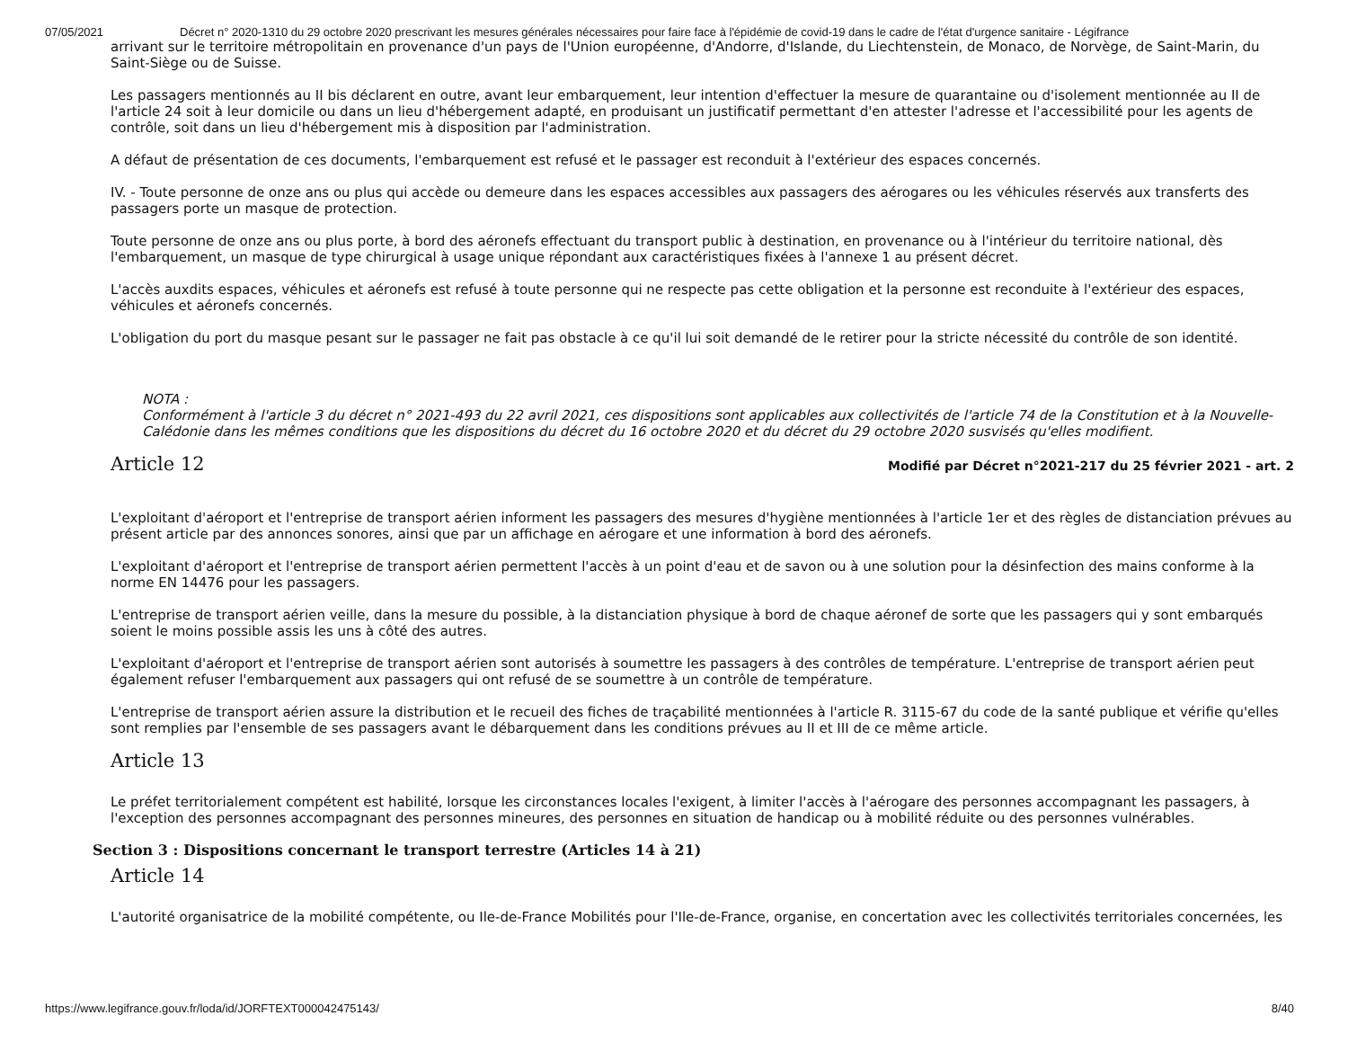07/05/2021 Décret n° 2020-1310 du 29 octobre 2020 prescrivant les mesures générales nécessaires pour faire face à l'épidémie de covid-19 dans le cadre de l'état d'urgence sanitaire - Légifrance
arrivant sur le territoire métropolitain en provenance d'un pays de l'Union européenne, d'Andorre, d'Islande, du Liechtenstein, de Monaco, de Norvège, de Saint-Marin, du Saint-Siège ou de Suisse.
Les passagers mentionnés au II bis déclarent en outre, avant leur embarquement, leur intention d'effectuer la mesure de quarantaine ou d'isolement mentionnée au II de l'article 24 soit à leur domicile ou dans un lieu d'hébergement adapté, en produisant un justificatif permettant d'en attester l'adresse et l'accessibilité pour les agents de contrôle, soit dans un lieu d'hébergement mis à disposition par l'administration.
A défaut de présentation de ces documents, l'embarquement est refusé et le passager est reconduit à l'extérieur des espaces concernés.
IV. - Toute personne de onze ans ou plus qui accède ou demeure dans les espaces accessibles aux passagers des aérogares ou les véhicules réservés aux transferts des passagers porte un masque de protection.
Toute personne de onze ans ou plus porte, à bord des aéronefs effectuant du transport public à destination, en provenance ou à l'intérieur du territoire national, dès l'embarquement, un masque de type chirurgical à usage unique répondant aux caractéristiques fixées à l'annexe 1 au présent décret.
L'accès auxdits espaces, véhicules et aéronefs est refusé à toute personne qui ne respecte pas cette obligation et la personne est reconduite à l'extérieur des espaces, véhicules et aéronefs concernés.
L'obligation du port du masque pesant sur le passager ne fait pas obstacle à ce qu'il lui soit demandé de le retirer pour la stricte nécessité du contrôle de son identité.
NOTA :
Conformément à l'article 3 du décret n° 2021-493 du 22 avril 2021, ces dispositions sont applicables aux collectivités de l'article 74 de la Constitution et à la Nouvelle-Calédonie dans les mêmes conditions que les dispositions du décret du 16 octobre 2020 et du décret du 29 octobre 2020 susvisés qu'elles modifient.
Article 12 Modifié par Décret n°2021-217 du 25 février 2021 - art. 2
L'exploitant d'aéroport et l'entreprise de transport aérien informent les passagers des mesures d'hygiène mentionnées à l'article 1er et des règles de distanciation prévues au présent article par des annonces sonores, ainsi que par un affichage en aérogare et une information à bord des aéronefs.
L'exploitant d'aéroport et l'entreprise de transport aérien permettent l'accès à un point d'eau et de savon ou à une solution pour la désinfection des mains conforme à la norme EN 14476 pour les passagers.
L'entreprise de transport aérien veille, dans la mesure du possible, à la distanciation physique à bord de chaque aéronef de sorte que les passagers qui y sont embarqués soient le moins possible assis les uns à côté des autres.
L'exploitant d'aéroport et l'entreprise de transport aérien sont autorisés à soumettre les passagers à des contrôles de température. L'entreprise de transport aérien peut également refuser l'embarquement aux passagers qui ont refusé de se soumettre à un contrôle de température.
L'entreprise de transport aérien assure la distribution et le recueil des fiches de traçabilité mentionnées à l'article R. 3115-67 du code de la santé publique et vérifie qu'elles sont remplies par l'ensemble de ses passagers avant le débarquement dans les conditions prévues au II et III de ce même article.
Article 13
Le préfet territorialement compétent est habilité, lorsque les circonstances locales l'exigent, à limiter l'accès à l'aérogare des personnes accompagnant les passagers, à l'exception des personnes accompagnant des personnes mineures, des personnes en situation de handicap ou à mobilité réduite ou des personnes vulnérables.
Section 3 : Dispositions concernant le transport terrestre (Articles 14 à 21)
Article 14
L'autorité organisatrice de la mobilité compétente, ou Ile-de-France Mobilités pour l'Ile-de-France, organise, en concertation avec les collectivités territoriales concernées, les
https://www.legifrance.gouv.fr/loda/id/JORFTEXT000042475143/ 8/40